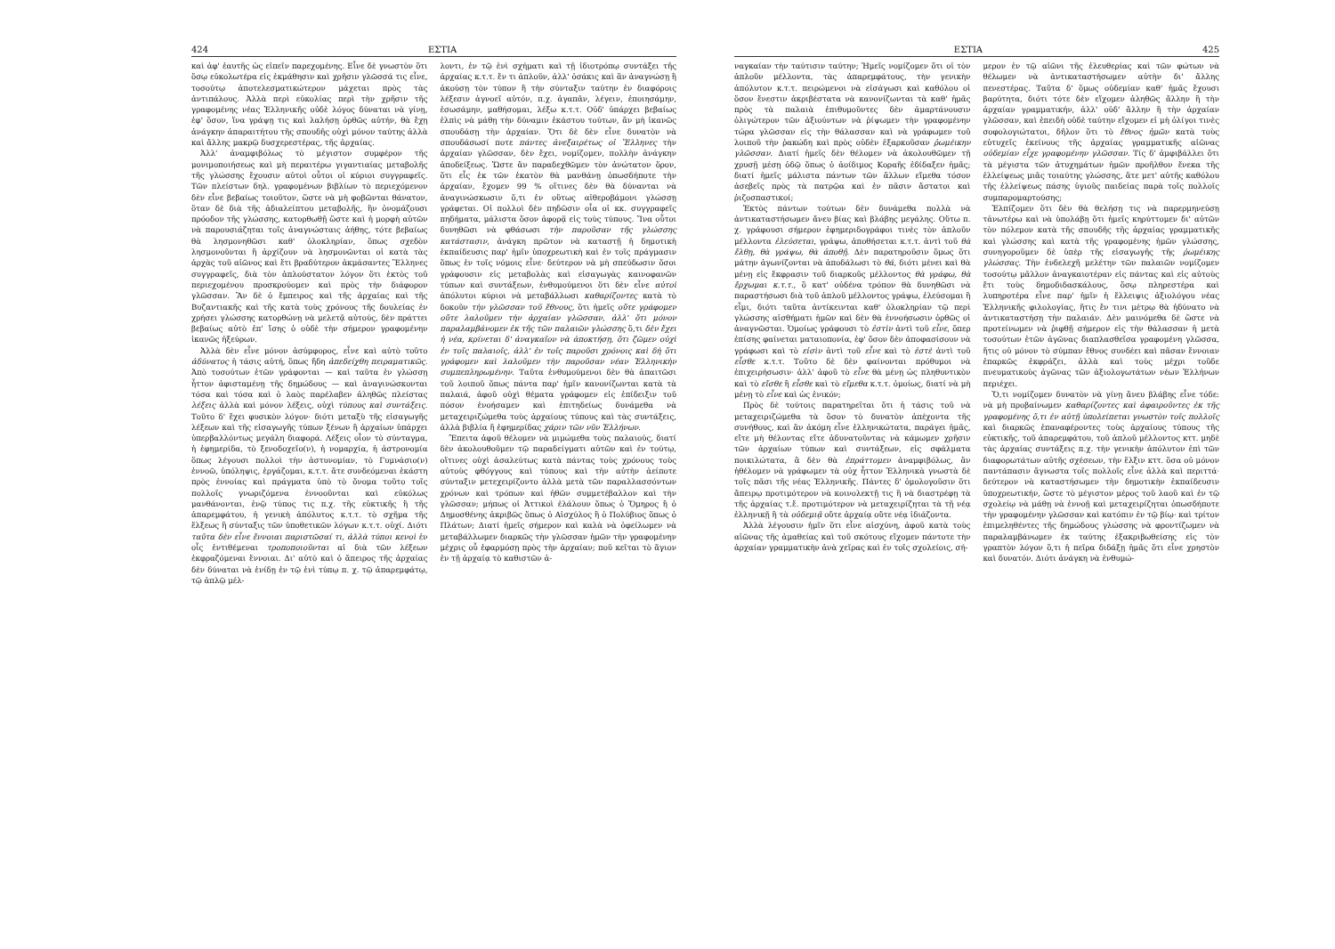424 ΕΣΤΙΑ
καὶ ἀφ' ἑαυτῆς ὡς εἰπεῖν παρεχομένης. Εἶνε δὲ γνωστὸν ὅτι ὅσῳ εὐκολωτέρα εἰς ἐκμάθησιν καὶ χρῆσιν γλῶσσά τις εἶνε, τοσούτῳ ἀποτελεσματικώτερον μάχεται πρὸς τὰς ἀντιπάλους. Ἀλλὰ περὶ εὐκολίας περὶ τὴν χρῆσιν τῆς γραφομένης νέας Ἑλληνικῆς οὐδὲ λόγος δύναται νὰ γίνῃ, ἐφ' ὅσον, ἵνα γράψῃ τις καὶ λαλήσῃ ὀρθῶς αὐτήν, θὰ ἔχῃ ἀνάγκην ἀπαραιτήτου τῆς σπουδῆς οὐχὶ μόνον ταύτης ἀλλὰ καὶ ἄλλης μακρῷ δυσχερεστέρας, τῆς ἀρχαίας.
Ἀλλ' ἀναμφιβόλως τὸ μέγιστον συμφέρον τῆς μονιμοποιήσεως καὶ μὴ περαιτέρω γιγαντιαίας μεταβολῆς τῆς γλώσσης ἔχουσιν αὐτοὶ οὗτοι οἱ κύριοι συγγραφεῖς. Τῶν πλείστων δηλ. γραφομένων βιβλίων τὸ περιεχόμενον δὲν εἶνε βεβαίως τοιοῦτον, ὥστε νὰ μὴ φοβῶνται θάνατον, ὅταν δὲ διὰ τῆς ἀδιαλείπτου μεταβολῆς, ἣν ὀνομάζουσι πρόοδον τῆς γλώσσης, κατορθωθῇ ὥστε καὶ ἡ μορφὴ αὐτῶν νὰ παρουσιάζηται τοῖς ἀναγνώσταις ἀήθης, τότε βεβαίως θὰ λησμονηθῶσι καθ' ὁλοκληρίαν, ὅπως σχεδὸν λησμονοῦνται ἢ ἀρχίζουν νὰ λησμονῶνται οἱ κατὰ τὰς ἀρχὰς τοῦ αἰῶνος καὶ ἔτι βραδύτερον ἀκμάσαντες Ἕλληνες συγγραφεῖς, διὰ τὸν ἁπλούστατον λόγον ὅτι ἐκτὸς τοῦ περιεχομένου προσκρούομεν καὶ πρὸς τὴν διάφορον γλῶσσαν. Ἂν δὲ ὁ ἔμπειρος καὶ τῆς ἀρχαίας καὶ τῆς Βυζαντιακῆς καὶ τῆς κατὰ τοὺς χρόνους τῆς δουλείας ἐν χρήσει γλώσσης κατορθώνῃ νὰ μελετᾷ αὐτούς, δὲν πράττει βεβαίως αὐτὸ ἐπ' ἴσης ὁ οὐδὲ τὴν σήμερον γραφομένην ἱκανῶς ἠξεύρων.
Ἀλλὰ δὲν εἶνε μόνον ἀσύμφορος, εἶνε καὶ αὐτὸ τοῦτο ἀδύνατος ἡ τάσις αὐτή, ὅπως ἤδη ἀπεδείχθη πειραματικῶς. Ἀπὸ τοσούτων ἐτῶν γράφονται — καὶ ταῦτα ἐν γλώσσῃ ἧττον ἀφισταμένῃ τῆς δημώδους — καὶ ἀναγινώσκονται τόσα καὶ τόσα καὶ ὁ λαὸς παρέλαβεν ἀληθῶς πλείστας λέξεις ἀλλὰ καὶ μόνον λέξεις, οὐχὶ τύπους καὶ συντάξεις. Τοῦτο δ' ἔχει φυσικὸν λόγον· διότι μεταξὺ τῆς εἰσαγωγῆς λέξεων καὶ τῆς εἰσαγωγῆς τύπων ξένων ἢ ἀρχαίων ὑπάρχει ὑπερβαλλόντως μεγάλη διαφορά. Λέξεις οἷον τὸ σύνταγμα, ἡ ἐφημερίδα, τὸ ξενοδοχεῖο(ν), ἡ νομαρχία, ἡ ἀστρονομία ὅπως λέγουσι πολλοὶ τὴν ἀστυνομίαν, τὸ Γυμνάσιο(ν) ἐννοῶ, ὑπόληψις, ἐργάζομαι, κ.τ.τ. ἅτε συνδεόμεναι ἑκάστη πρὸς ἐννοίας καὶ πράγματα ὑπὸ τὸ ὄνομα τοῦτο τοῖς πολλοῖς γνωριζόμενα ἐννοοῦνται καὶ εὐκόλως μανθάνονται, ἐνῷ τύπος τις π.χ. τῆς εὐκτικῆς ἢ τῆς ἀπαρεμφάτου, ἡ γενικὴ ἀπόλυτος κ.τ.τ. τὸ σχῆμα τῆς ἕλξεως ἢ σύνταξις τῶν ὑποθετικῶν λόγων κ.τ.τ. οὐχί. Διότι ταῦτα δὲν εἶνε ἔννοιαι παριστῶσαί τι, ἀλλὰ τύποι κενοὶ ἐν οἷς ἐντιθέμεναι τροποποιοῦνται αἱ διὰ τῶν λέξεων ἐκφραζόμεναι ἔννοιαι. Δι' αὐτὸ καὶ ὁ ἄπειρος τῆς ἀρχαίας δὲν δύναται νὰ ἐνίδῃ ἐν τῷ ἑνὶ τύπῳ π. χ. τῷ ἀπαρεμφάτῳ, τῷ ἁπλῷ μέλ-
λοντι, ἐν τῷ ἑνὶ σχήματι καὶ τῇ ἰδιοτρόπῳ συντάξει τῆς ἀρχαίας κ.τ.τ. ἔν τι ἁπλοῦν, ἀλλ' ὁσάκις καὶ ἂν ἀναγνώσῃ ἢ ἀκούσῃ τὸν τύπον ἢ τὴν σύνταξιν ταύτην ἐν διαφόροις λέξεσιν ἀγνοεῖ αὐτόν, π.χ. ἀγαπᾶν, λέγειν, ἐποιησάμην, ἐσωσάμην, μαθήσομαι, λέξω κ.τ.τ. Οὐδ' ὑπάρχει βεβαίως ἐλπὶς νὰ μάθῃ τὴν δύναμιν ἑκάστου τούτων, ἂν μὴ ἱκανῶς σπουδάσῃ τὴν ἀρχαίαν. Ὅτι δὲ δὲν εἶνε δυνατὸν νὰ σπουδάσωσί ποτε πάντες ἀνεξαιρέτως οἱ Ἕλληνες τὴν ἀρχαίαν γλῶσσαν, δὲν ἔχει, νομίζομεν, πολλὴν ἀνάγκην ἀποδείξεως. Ὥστε ἂν παραδεχθῶμεν τὸν ἀνώτατον ὅρον, ὅτι εἷς ἐκ τῶν ἑκατὸν θὰ μανθάνῃ ὁπωσδήποτε τὴν ἀρχαίαν, ἔχομεν 99 % οἵτινες δὲν θὰ δύνανται νὰ ἀναγινώσκωσιν ὅ,τι ἐν οὕτως αἰθεροβάμονι γλώσσῃ γράφεται. Οἱ πολλοὶ δὲν πηδῶσιν οἷα οἱ κκ. συγγραφεῖς πηδήματα, μάλιστα ὅσον ἀφορᾷ εἰς τοὺς τύπους. Ἵνα οὗτοι δυνηθῶσι νὰ φθάσωσι τὴν παροῦσαν τῆς γλώσσης κατάστασιν, ἀνάγκη πρῶτον νὰ καταστῇ ἡ δημοτικὴ ἐκπαίδευσις παρ' ἡμῖν ὑποχρεωτικὴ καὶ ἐν τοῖς πράγμασιν ὅπως ἐν τοῖς νόμοις εἶνε· δεύτερον νὰ μὴ σπεύδωσιν ὅσοι γράφουσιν εἰς μεταβολὰς καὶ εἰσαγωγὰς καινοφανῶν τύπων καὶ συντάξεων, ἐνθυμούμενοι ὅτι δὲν εἶνε αὐτοὶ ἀπόλυτοι κύριοι νὰ μεταβάλλωσι καθαρίζοντες κατὰ τὸ δοκοῦν τὴν γλῶσσαν τοῦ ἔθνους, ὅτι ἡμεῖς οὔτε γράφομεν οὔτε λαλοῦμεν τὴν ἀρχαίαν γλῶσσαν, ἀλλ' ὅτι μόνον παραλαμβάνομεν ἐκ τῆς τῶν παλαιῶν γλώσσης ὅ,τι δὲν ἔχει ἡ νέα, κρίνεται δ' ἀναγκαῖον νὰ ἀποκτήσῃ, ὅτι ζῶμεν οὐχὶ ἐν τοῖς παλαιοῖς, ἀλλ' ἐν τοῖς παροῦσι χρόνοις καὶ δὴ ὅτι γράφομεν καὶ λαλοῦμεν τὴν παροῦσαν νέαν Ἑλληνικὴν συμπεπληρωμένην. Ταῦτα ἐνθυμούμενοι δὲν θὰ ἀπαιτῶσι τοῦ λοιποῦ ὅπως πάντα παρ' ἡμῖν κανονίζωνται κατὰ τὰ παλαιά, ἀφοῦ οὐχὶ θέματα γράφομεν εἰς ἐπίδειξιν τοῦ πόσον ἐνοήσαμεν καὶ ἐπιτηδείως δυνάμεθα νὰ μεταχειριζώμεθα τοὺς ἀρχαίους τύπους καὶ τὰς συντάξεις, ἀλλὰ βιβλία ἢ ἐφημερίδας χάριν τῶν νῦν Ἑλλήνων.
Ἔπειτα ἀφοῦ θέλομεν νὰ μιμώμεθα τοὺς παλαιούς, διατί δὲν ἀκολουθοῦμεν τῷ παραδείγματι αὐτῶν καὶ ἐν τούτῳ, οἵτινες οὐχὶ ἀσαλεύτως κατὰ πάντας τοὺς χρόνους τοὺς αὐτοὺς φθόγγους καὶ τύπους καὶ τὴν αὐτὴν ἀείποτε σύνταξιν μετεχειρίζοντο ἀλλὰ μετὰ τῶν παραλλασσόντων χρόνων καὶ τρόπων καὶ ἠθῶν συμμετέβαλλον καὶ τὴν γλῶσσαν; μήπως οἱ Ἀττικοὶ ἐλάλουν ὅπως ὁ Ὅμηρος ἢ ὁ Δημοσθένης ἀκριβῶς ὅπως ὁ Αἰσχύλος ἢ ὁ Πολύβιος ὅπως ὁ Πλάτων; Διατί ἡμεῖς σήμερον καὶ καλὰ νὰ ὀφείλωμεν νὰ μεταβάλλωμεν διαρκῶς τὴν γλῶσσαν ἡμῶν τὴν γραφομένην μέχρις οὗ ἐφαρμόσῃ πρὸς τὴν ἀρχαίαν; ποῦ κεῖται τὸ ἅγιον ἐν τῇ ἀρχαίᾳ τὸ καθιστῶν ἀ-
ΕΣΤΙΑ 425
ναγκαίαν τὴν ταύτισιν ταύτην; Ἡμεῖς νομίζομεν ὅτι οἱ τὸν ἁπλοῦν μέλλοντα, τὰς ἀπαρεμφάτους, τὴν γενικὴν ἀπόλυτον κ.τ.τ. πειρώμενοι νὰ εἰσάγωσι καὶ καθόλου οἱ ὅσον ἔνεστιν ἀκριβέστατα νὰ κανονίζωνται τὰ καθ' ἡμᾶς πρὸς τὰ παλαιὰ ἐπιθυμοῦντες δὲν ἁμαρτάνουσιν ὀλιγώτερον τῶν ἀξιούντων νὰ ῥίψωμεν τὴν γραφομένην τώρα γλῶσσαν εἰς τὴν θάλασσαν καὶ νὰ γράφωμεν τοῦ λοιποῦ τὴν ῥακώδη καὶ πρὸς οὐδὲν ἐξαρκοῦσαν ῥωμέικην γλῶσσαν. Διατί ἡμεῖς δὲν θέλομεν νὰ ἀκολουθῶμεν τῇ χρυσῇ μέσῃ ὁδῷ ὅπως ὁ ἀοίδιμος Κοραῆς ἐδίδαξεν ἡμᾶς; διατί ἡμεῖς μάλιστα πάντων τῶν ἄλλων εἴμεθα τόσον ἀσεβεῖς πρὸς τὰ πατρῷα καὶ ἐν πᾶσιν ἄστατοι καὶ ῥιζοσπαστικοί;
Ἐκτὸς πάντων τούτων δὲν δυνάμεθα πολλὰ νὰ ἀντικαταστήσωμεν ἄνευ βίας καὶ βλάβης μεγάλης. Οὕτω π. χ. γράφουσι σήμερον ἐφημεριδογράφοι τινὲς τὸν ἁπλοῦν μέλλοντα ἐλεύσεται, γράψω, ἀποθήσεται κ.τ.τ. ἀντὶ τοῦ θὰ ἔλθῃ, θὰ γράψω, θὰ ἀποθῇ. Δὲν παρατηροῦσιν ὅμως ὅτι μάτην ἀγωνίζονται νὰ ἀποδάλωσι τὸ θά, διότι μένει καὶ θὰ μένῃ εἰς ἔκφρασιν τοῦ διαρκοῦς μέλλοντος θὰ γράφω, θὰ ἔρχωμαι κ.τ.τ., ὃ κατ' οὐδένα τρόπον θὰ δυνηθῶσι νὰ παραστήσωσι διὰ τοῦ ἁπλοῦ μέλλοντος γράψω, ἐλεύσομαι ἢ εἶμι, διότι ταῦτα ἀντίκεινται καθ' ὁλοκληρίαν τῷ περὶ γλώσσης αἰσθήματι ἡμῶν καὶ δὲν θὰ ἐννοήσωσιν ὀρθῶς οἱ ἀναγνῶσται. Ὁμοίως γράφουσι τὸ ἐστὶν ἀντὶ τοῦ εἶνε, ὅπερ ἐπίσης φαίνεται ματαιοπονία, ἐφ' ὅσον δὲν ἀποφασίσουν νὰ γράφωσι καὶ τὸ εἰσὶν ἀντὶ τοῦ εἶνε καὶ τὸ ἐστὲ ἀντὶ τοῦ εἶσθε κ.τ.τ. Τοῦτο δὲ δὲν φαίνονται πρόθυμοι νὰ ἐπιχειρήσωσιν· ἀλλ' ἀφοῦ τὸ εἶνε θὰ μένῃ ὡς πληθυντικὸν καὶ τὸ εἴσθε ἢ εἶσθε καὶ τὸ εἴμεθα κ.τ.τ. ὁμοίως, διατί νὰ μὴ μένῃ τὸ εἶνε καὶ ὡς ἑνικόν;
Πρὸς δὲ τούτοις παρατηρεῖται ὅτι ἡ τάσις τοῦ νὰ μεταχειριζώμεθα τὰ ὅσον τὸ δυνατὸν ἀπέχοντα τῆς συνήθους, καὶ ἂν ἀκόμη εἶνε ἑλληνικώτατα, παράγει ἡμᾶς, εἴτε μὴ θέλοντας εἴτε ἀδυνατοῦντας νὰ κάμωμεν χρῆσιν τῶν ἀρχαίων τύπων καὶ συντάξεων, εἰς σφάλματα ποικιλώτατα, ἃ δὲν θὰ ἐπράττομεν ἀναμφιβόλως, ἂν ἠθέλομεν νὰ γράφωμεν τὰ οὐχ ἧττον Ἑλληνικὰ γνωστὰ δὲ τοῖς πᾶσι τῆς νέας Ἑλληνικῆς. Πάντες δ' ὁμολογοῦσιν ὅτι ἄπειρῳ προτιμότερον νὰ κοινολεκτῇ τις ἢ νὰ διαστρέφῃ τὰ τῆς ἀρχαίας τ.ἔ. προτιμότερον νὰ μεταχειρίζηται τὰ τῇ νέᾳ ἑλληνικῇ ἢ τὰ οὐδεμιᾷ οὔτε ἀρχαίᾳ οὔτε νέᾳ ἰδιάζοντα.
Ἀλλὰ λέγουσιν ἡμῖν ὅτι εἶνε αἰσχύνη, ἀφοῦ κατὰ τοὺς αἰῶνας τῆς ἀμαθείας καὶ τοῦ σκότους εἴχομεν πάντοτε τὴν ἀρχαίαν γραμματικὴν ἀνὰ χεῖρας καὶ ἐν τοῖς σχολείοις, σή-
μερον ἐν τῷ αἰῶνι τῆς ἐλευθερίας καὶ τῶν φώτων νὰ θέλωμεν νὰ ἀντικαταστήσωμεν αὐτὴν δι' ἄλλης πενεστέρας. Ταῦτα δ' ὅμως οὐδεμίαν καθ' ἡμᾶς ἔχουσι βαρύτητα, διότι τότε δὲν εἴχομεν ἀληθῶς ἄλλην ἢ τὴν ἀρχαίαν γραμματικήν, ἀλλ' οὐδ' ἄλλην ἢ τὴν ἀρχαίαν γλῶσσαν, καὶ ἐπειδὴ οὐδὲ ταύτην εἴχομεν εἰ μὴ ὀλίγοι τινὲς σοφολογιώτατοι, δῆλον ὅτι τὸ ἔθνος ἡμῶν κατὰ τοὺς εὐτυχεῖς ἐκείνους τῆς ἀρχαίας γραμματικῆς αἰῶνας οὐδεμίαν εἶχε γραφομένην γλῶσσαν. Τίς δ' ἀμφιβάλλει ὅτι τὰ μέγιστα τῶν ἀτυχημάτων ἡμῶν προῆλθον ἕνεκα τῆς ἐλλείψεως μιᾶς τοιαύτης γλώσσης, ἅτε μετ' αὐτῆς καθόλου τῆς ἐλλείψεως πάσης ὑγιοῦς παιδείας παρὰ τοῖς πολλοῖς συμπαρομαρτούσης;
Ἐλπίζομεν ὅτι δὲν θὰ θελήσῃ τις νὰ παρερμηνεύσῃ τἀνωτέρω καὶ νὰ ὑπολάβῃ ὅτι ἡμεῖς κηρύττομεν δι' αὐτῶν τὸν πόλεμον κατὰ τῆς σπουδῆς τῆς ἀρχαίας γραμματικῆς καὶ γλώσσης καὶ κατὰ τῆς γραφομένης ἡμῶν γλώσσης, συνηγοροῦμεν δὲ ὑπὲρ τῆς εἰσαγωγῆς τῆς ῥωμέικης γλώσσας. Τὴν ἐνδελεχῆ μελέτην τῶν παλαιῶν νομίζομεν τοσούτῳ μᾶλλον ἀναγκαιοτέραν εἰς πάντας καὶ εἰς αὐτοὺς ἔτι τοὺς δημοδιδασκάλους, ὅσῳ πληρεστέρα καὶ λυπηροτέρα εἶνε παρ' ἡμῖν ἡ ἔλλειψις ἀξιολόγου νέας Ἑλληνικῆς φιλολογίας, ἥτις ἔν τινι μέτρῳ θὰ ἠδύνατο νὰ ἀντικαταστήσῃ τὴν παλαιάν. Δὲν μαινόμεθα δὲ ὥστε νὰ προτείνωμεν νὰ ῥιφθῇ σήμερον εἰς τὴν θάλασσαν ἡ μετὰ τοσούτων ἐτῶν ἀγῶνας διαπλασθεῖσα γραφομένη γλῶσσα, ἥτις οὐ μόνον τὸ σύμπαν ἔθνος συνδέει καὶ πᾶσαν ἔννοιαν ἐπαρκῶς ἐκφράζει, ἀλλὰ καὶ τοὺς μέχρι τοῦδε πνευματικοὺς ἀγῶνας τῶν ἀξιολογωτάτων νέων Ἑλλήνων περιέχει.
Ὅ,τι νομίζομεν δυνατὸν νὰ γίνῃ ἄνευ βλάβης εἶνε τόδε: νὰ μὴ προβαίνωμεν καθαρίζοντες καὶ ἀφαιροῦντες ἐκ τῆς γραφομένης ὅ,τι ἐν αὐτῇ ὑπολείπεται γνωστὸν τοῖς πολλοῖς καὶ διαρκῶς ἐπαναφέροντες τοὺς ἀρχαίους τύπους τῆς εὐκτικῆς, τοῦ ἀπαρεμφάτου, τοῦ ἁπλοῦ μέλλοντος κττ. μηδὲ τὰς ἀρχαίας συντάξεις π.χ. τὴν γενικὴν ἀπόλυτον ἐπὶ τῶν διαφορωτάτων αὐτῆς σχέσεων, τὴν ἕλξιν κττ. ὅσα οὐ μόνον παντάπασιν ἄγνωστα τοῖς πολλοῖς εἶνε ἀλλὰ καὶ περιττά· δεύτερον νὰ καταστήσωμεν τὴν δημοτικὴν ἐκπαίδευσιν ὑποχρεωτικήν, ὥστε τὸ μέγιστον μέρος τοῦ λαοῦ καὶ ἐν τῷ σχολείῳ νὰ μάθῃ νὰ ἐννοῇ καὶ μεταχειρίζηται ὁπωσδήποτε τὴν γραφομένην γλῶσσαν καὶ κατόπιν ἐν τῷ βίῳ· καὶ τρίτον ἐπιμεληθέντες τῆς δημώδους γλώσσης νὰ φροντίζωμεν νὰ παραλαμβάνωμεν ἐκ ταύτης ἐξακριβωθείσης εἰς τὸν γραπτὸν λόγον ὅ,τι ἡ πεῖρα διδάξῃ ἡμᾶς ὅτι εἶνε χρηστὸν καὶ δυνατόν. Διότι ἀνάγκη νὰ ἐνθυμώ-